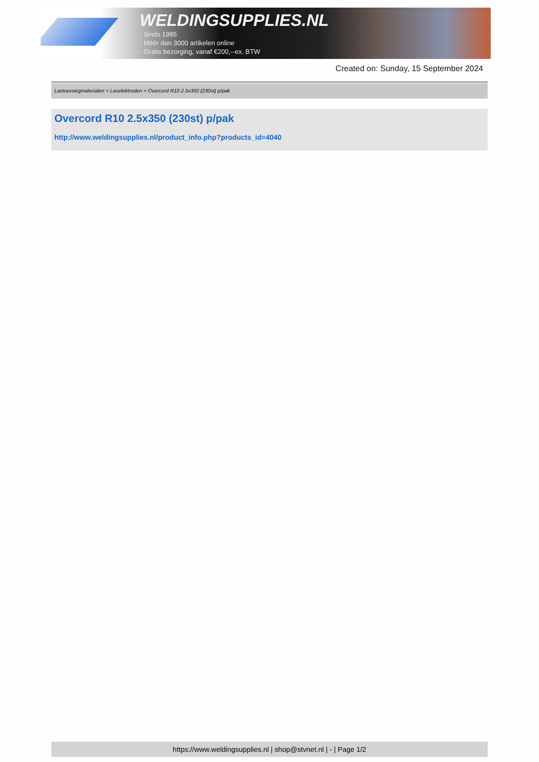WELDINGSUPPLIES.NL
- Sinds 1985
- Méér dan 3000 artikelen online
- Gratis bezorging, vanaf €200,--ex. BTW
Created on: Sunday, 15 September 2024
Lastoevoegmaterialen > Laselektroden > Overcord R10 2.5x350 (230st) p/pak
Overcord R10 2.5x350 (230st) p/pak
http://www.weldingsupplies.nl/product_info.php?products_id=4040
https://www.weldingsupplies.nl | shop@stvnet.nl | - | Page 1/2